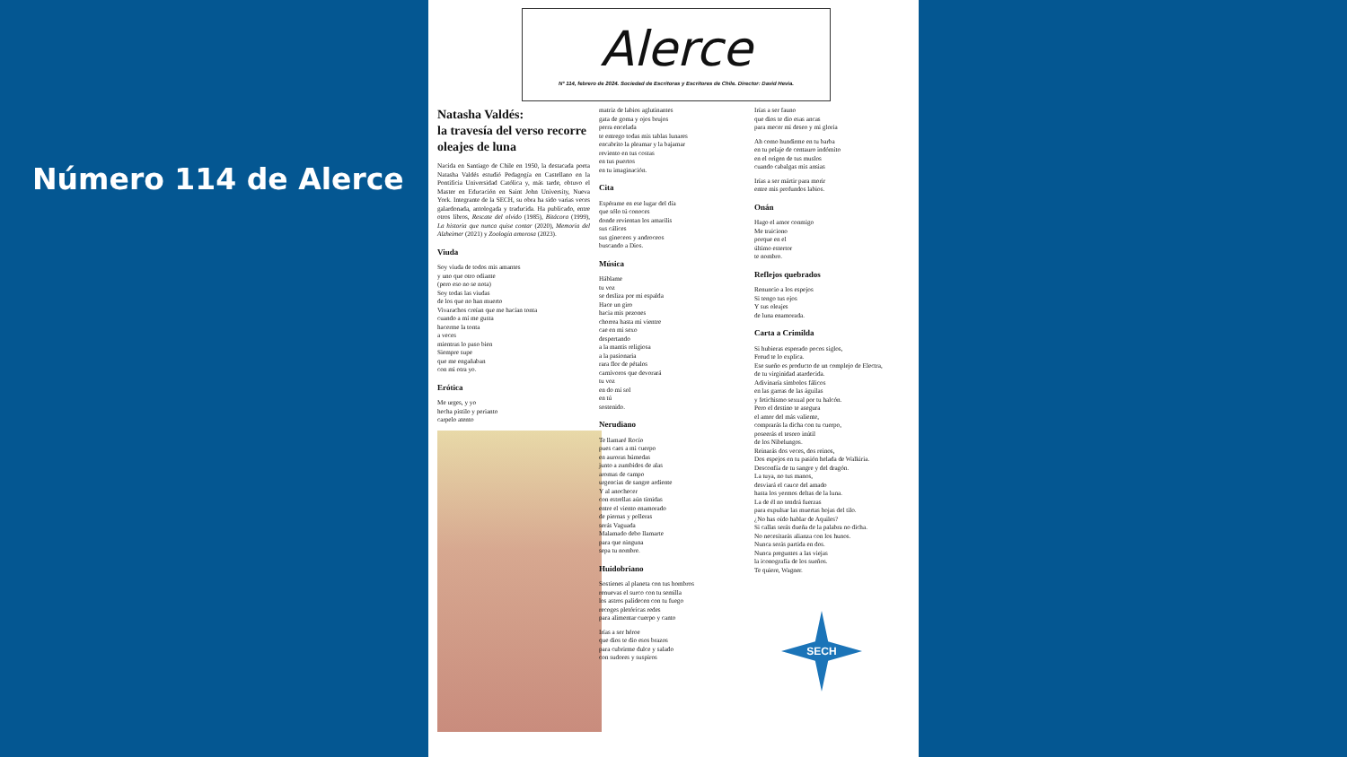Número 114 de Alerce
Alerce
N° 114, febrero de 2024. Sociedad de Escritoras y Escritores de Chile. Director: David Hevia.
Natasha Valdés:
la travesía del verso recorre oleajes de luna
Nacida en Santiago de Chile en 1950, la destacada poeta Natasha Valdés estudió Pedagogía en Castellano en la Pontificia Universidad Católica y, más tarde, obtuvo el Master en Educación en Saint John University, Nueva York. Integrante de la SECH, su obra ha sido varias veces galardonada, antologada y traducida. Ha publicado, entre otros libros, Rescate del olvido (1985), Bitácora (1999), La historia que nunca quise contar (2020), Memoria del Alzheimer (2021) y Zoología amorosa (2023).
Viuda
Soy viuda de todos mis amantes
y uno que otro odiante
(pero eso no se nota)
Soy todas las viudas
de los que no han muerto
Vivarachos creían que me hacían tonta
cuando a mí me gusta
hacerme la tonta
a veces
mientras lo paso bien
Siempre supe
que me engañaban
con mi otra yo.
Erótica
Me urges, y yo
hecha pistilo y perianto
carpelo atento
matriz de labios aglutinantes
gata de goma y ojos brujos
perra encelada
te entrego todas mis tablas lunares
encabrito la pleamar y la bajamar
reviento en tus costas
en tus puertos
en tu imaginación.
Cita
Espérame en ese lugar del día
que sólo tú conoces
donde revientan los amarilis
sus cálices
sus gineceos y androceos
buscando a Dios.
Música
Háblame
tu voz
se desliza por mi espalda
Hace un giro
hacia mis pezones
chorrea hasta mi vientre
cae en mi sexo
despertando
a la mantis religiosa
a la pasionaria
rara flor de pétalos
carnívoros que devorará
tu voz
en do mí sol
en tú
sostenido.
Nerudiano
Te llamaré Rocío
pues caes a mi cuerpo
en auroras húmedas
junto a zumbidos de alas
aromas de campo
urgencias de sangre ardiente
Y al anochecer
con estrellas aún tímidas
entre el viento enamorado
de piernas y polleras
serás Vaguada
Malamado debo llamarte
para que ninguna
sepa tu nombre.
Huidobriano
Sostienes al planeta con tus hombros
renuevas el surco con tu semilla
los astros palidecen con tu fuego
recoges pletóricas redes
para alimentar cuerpo y canto
Irías a ser héroe
que dios te dio esos brazos
para cubrirme dulce y salado
con sudores y suspiros
Irías a ser fauno
que dios te dio esas ancas
para mecer mi deseo y mi gloria
Ah como hundirme en tu barba
en tu pelaje de centauro indómito
en el origen de tus muslos
cuando cabalgas mis ansias
Irías a ser mártir para morir
entre mis profundos labios.
Onán
Hago el amor conmigo
Me traiciono
porque en el
último estertor
te nombro.
Reflejos quebrados
Renuncio a los espejos
Si tengo tus ojos
Y sus oleajes
de luna enamorada.
Carta a Crimilda
Si hubieras esperado pocos siglos,
Freud te lo explica.
Ese sueño es producto de un complejo de Electra,
de tu virginidad atardecida.
Adivinaría símbolos fálicos
en las garras de las águilas
y fetichismo sexual por tu halcón.
Pero el destino te asegura
el amor del más valiente,
comprarás la dicha con tu cuerpo,
poseerás el tesoro inútil
de los Nibelungos.
Reinarás dos veces, dos reinos,
Dos espejos en tu pasión helada de Walkiria.
Desconfía de tu sangre y del dragón.
La tuya, no tus manos,
desviará el cauce del amado
hasta los yermos deltas de la luna.
La de él no tendrá fuerzas
para expulsar las muertas hojas del tilo.
¿No has oído hablar de Aquiles?
Si callas serás dueña de la palabra no dicha.
No necesitarás alianza con los hunos.
Nunca serás partida en dos.
Nunca preguntes a las viejas
la iconografía de los sueños.
Te quiere, Wagner.
SECH